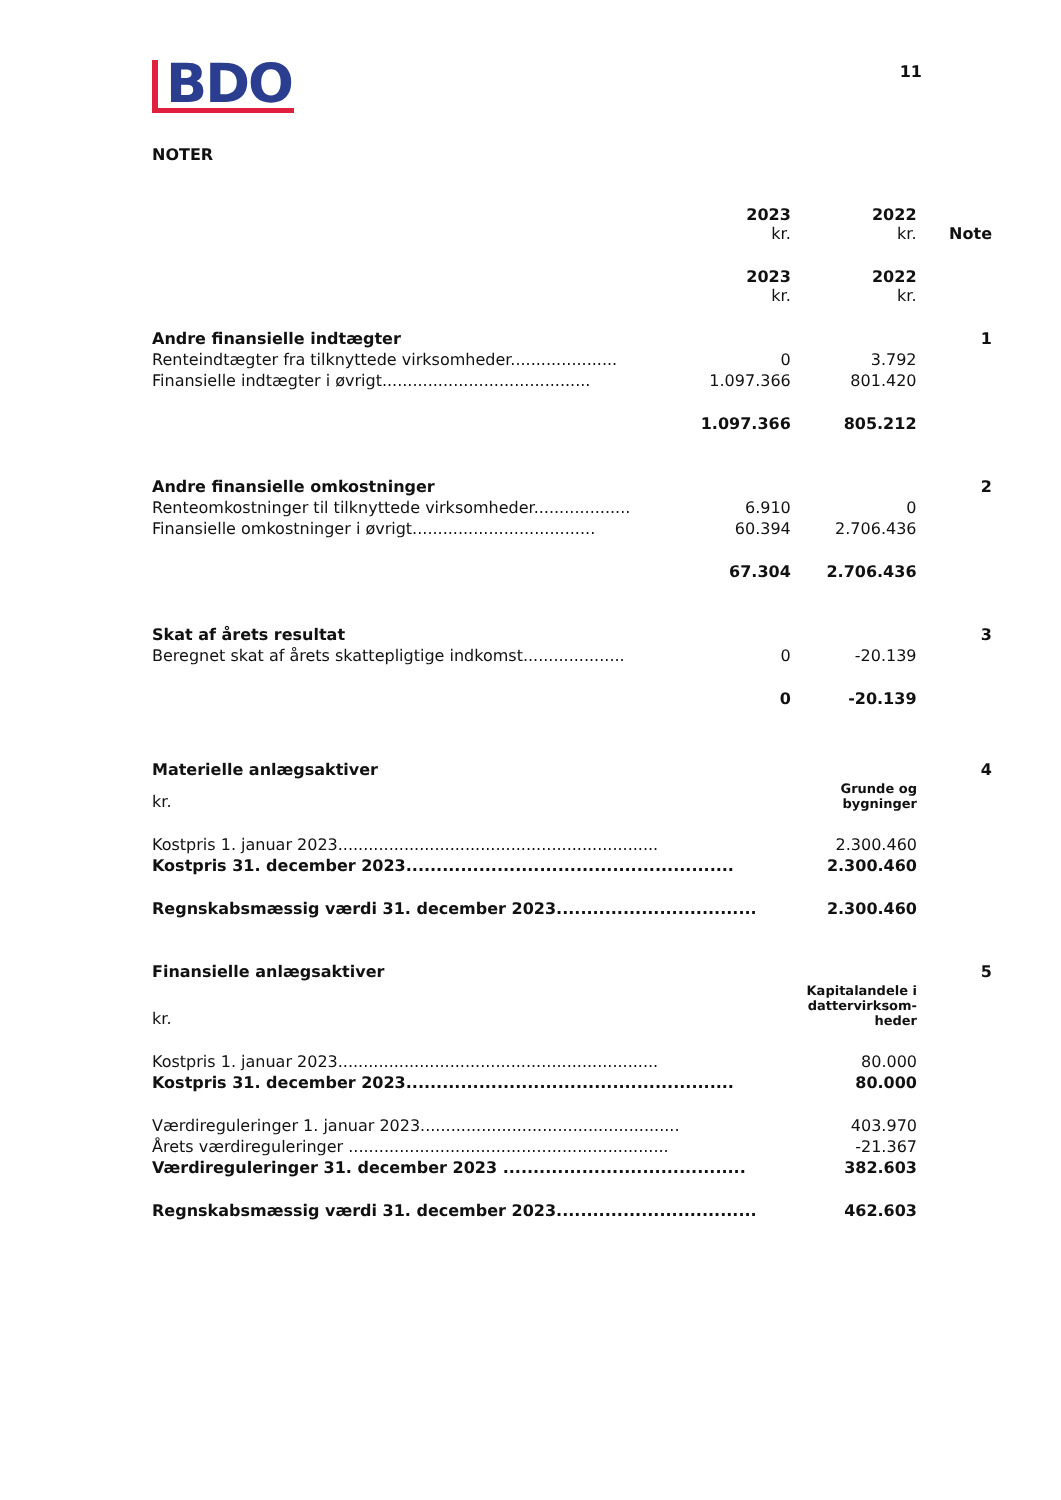11
BDO
NOTER
| | 2023 kr. | 2022 kr. | Note |
| | 2023 kr. | 2022 kr. | |
| Andre finansielle indtægter | | | 1 |
| Renteindtægter fra tilknyttede virksomheder..................... | 0 | 3.792 | |
| Finansielle indtægter i øvrigt......................................... | 1.097.366 | 801.420 | |
| | 1.097.366 | 805.212 | |
| Andre finansielle omkostninger | | | 2 |
| Renteomkostninger til tilknyttede virksomheder................... | 6.910 | 0 | |
| Finansielle omkostninger i øvrigt.................................... | 60.394 | 2.706.436 | |
| | 67.304 | 2.706.436 | |
| Skat af årets resultat | | | 3 |
| Beregnet skat af årets skattepligtige indkomst.................... | 0 | -20.139 | |
| | 0 | -20.139 | |
| Materielle anlægsaktiver | | 4 |
| kr. | Grunde og bygninger | |
| Kostpris 1. januar 2023............................................................... | 2.300.460 | |
| Kostpris 31. december 2023...................................................... | 2.300.460 | |
| Regnskabsmæssig værdi 31. december 2023................................. | 2.300.460 | |
| Finansielle anlægsaktiver | | 5 |
| kr. | Kapitalandele i dattervirksom- heder | |
| Kostpris 1. januar 2023............................................................... | 80.000 | |
| Kostpris 31. december 2023...................................................... | 80.000 | |
| Værdireguleringer 1. januar 2023................................................... | 403.970 | |
| Årets værdireguleringer ............................................................... | -21.367 | |
| Værdireguleringer 31. december 2023 ........................................ | 382.603 | |
| Regnskabsmæssig værdi 31. december 2023................................. | 462.603 | |